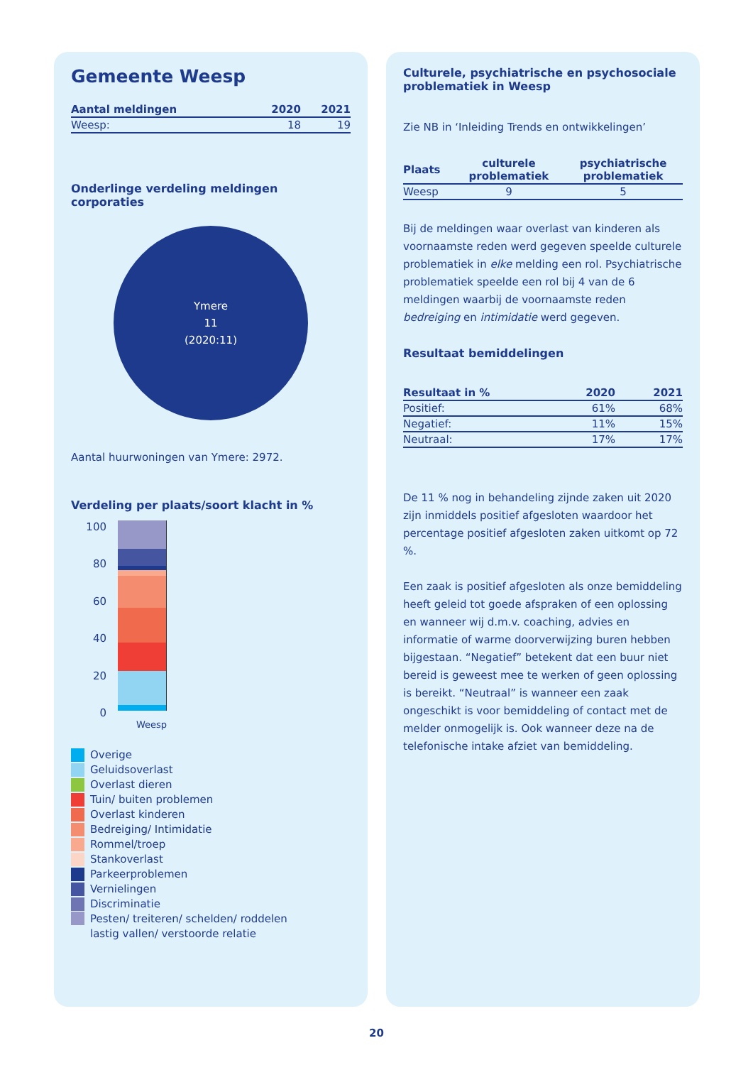Gemeente Weesp
| Aantal meldingen | 2020 | 2021 |
| --- | --- | --- |
| Weesp: | 18 | 19 |
Onderlinge verdeling meldingen corporaties
Ymere
11
(2020:11)
Aantal huurwoningen van Ymere: 2972.
Verdeling per plaats/soort klacht in %
100
80
60
40
20
0
Weesp
Overige
Geluidsoverlast
Overlast dieren
Tuin/ buiten problemen
Overlast kinderen
Bedreiging/ Intimidatie
Rommel/troep
Stankoverlast
Parkeerproblemen
Vernielingen
Discriminatie
Pesten/ treiteren/ schelden/ roddelen
lastig vallen/ verstoorde relatie
Culturele, psychiatrische en psychosociale problematiek in Weesp
Zie NB in ‘Inleiding Trends en ontwikkelingen’
| Plaats | culturele problematiek | psychiatrische problematiek |
| --- | --- | --- |
| Weesp | 9 | 5 |
Bij de meldingen waar overlast van kinderen als voornaamste reden werd gegeven speelde culturele problematiek in elke melding een rol. Psychiatrische problematiek speelde een rol bij 4 van de 6 meldingen waarbij de voornaamste reden bedreiging en intimidatie werd gegeven.
Resultaat bemiddelingen
| Resultaat in % | 2020 | 2021 |
| --- | --- | --- |
| Positief: | 61% | 68% |
| Negatief: | 11% | 15% |
| Neutraal: | 17% | 17% |
De 11 % nog in behandeling zijnde zaken uit 2020 zijn inmiddels positief afgesloten waardoor het percentage positief afgesloten zaken uitkomt op 72 %.
Een zaak is positief afgesloten als onze bemiddeling heeft geleid tot goede afspraken of een oplossing en wanneer wij d.m.v. coaching, advies en informatie of warme doorverwijzing buren hebben bijgestaan. “Negatief” betekent dat een buur niet bereid is geweest mee te werken of geen oplossing is bereikt. “Neutraal” is wanneer een zaak ongeschikt is voor bemiddeling of contact met de melder onmogelijk is. Ook wanneer deze na de telefonische intake afziet van bemiddeling.
20